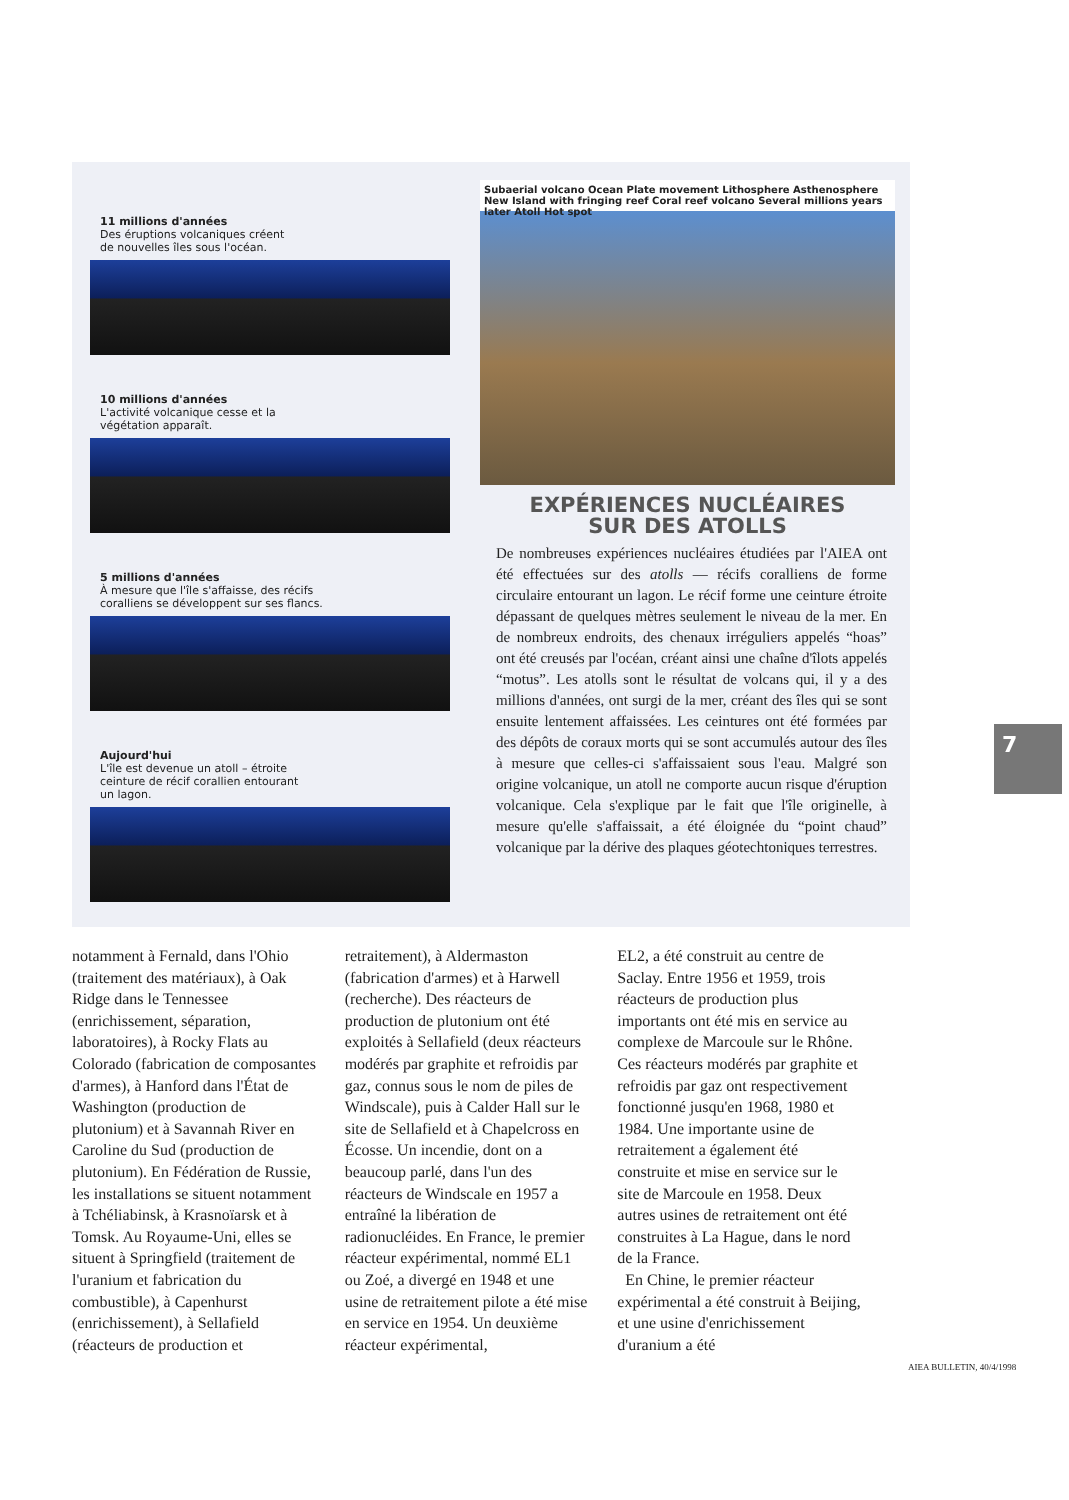11 millions d'années
Des éruptions volcaniques créent
de nouvelles îles sous l'océan.
10 millions d'années
L'activité volcanique cesse et la
végétation apparaît.
5 millions d'années
À mesure que l'île s'affaisse, des récifs
coralliens se développent sur ses flancs.
Aujourd'hui
L'île est devenue un atoll – étroite
ceinture de récif corallien entourant
un lagon.
Subaerial volcano Ocean Plate movement Lithosphere Asthenosphere New Island with fringing reef Coral reef volcano Several millions years later Atoll Hot spot
EXPÉRIENCES NUCLÉAIRES
SUR DES ATOLLS
De nombreuses expériences nucléaires étudiées par l'AIEA ont été effectuées sur des atolls — récifs coralliens de forme circulaire entourant un lagon. Le récif forme une ceinture étroite dépassant de quelques mètres seulement le niveau de la mer. En de nombreux endroits, des chenaux irréguliers appelés “hoas” ont été creusés par l'océan, créant ainsi une chaîne d'îlots appelés “motus”. Les atolls sont le résultat de volcans qui, il y a des millions d'années, ont surgi de la mer, créant des îles qui se sont ensuite lentement affaissées. Les ceintures ont été formées par des dépôts de coraux morts qui se sont accumulés autour des îles à mesure que celles-ci s'affaissaient sous l'eau. Malgré son origine volcanique, un atoll ne comporte aucun risque d'éruption volcanique. Cela s'explique par le fait que l'île originelle, à mesure qu'elle s'affaissait, a été éloignée du “point chaud” volcanique par la dérive des plaques géotechtoniques terrestres.
notamment à Fernald, dans l'Ohio (traitement des matériaux), à Oak Ridge dans le Tennessee (enrichissement, séparation, laboratoires), à Rocky Flats au Colorado (fabrication de composantes d'armes), à Hanford dans l'État de Washington (production de plutonium) et à Savannah River en Caroline du Sud (production de plutonium). En Fédération de Russie, les installations se situent notamment à Tchéliabinsk, à Krasnoïarsk et à Tomsk. Au Royaume-Uni, elles se situent à Springfield (traitement de l'uranium et fabrication du combustible), à Capenhurst (enrichissement), à Sellafield (réacteurs de production et
retraitement), à Aldermaston (fabrication d'armes) et à Harwell (recherche). Des réacteurs de production de plutonium ont été exploités à Sellafield (deux réacteurs modérés par graphite et refroidis par gaz, connus sous le nom de piles de Windscale), puis à Calder Hall sur le site de Sellafield et à Chapelcross en Écosse. Un incendie, dont on a beaucoup parlé, dans l'un des réacteurs de Windscale en 1957 a entraîné la libération de radionucléides. En France, le premier réacteur expérimental, nommé EL1 ou Zoé, a divergé en 1948 et une usine de retraitement pilote a été mise en service en 1954. Un deuxième réacteur expérimental,
EL2, a été construit au centre de Saclay. Entre 1956 et 1959, trois réacteurs de production plus importants ont été mis en service au complexe de Marcoule sur le Rhône. Ces réacteurs modérés par graphite et refroidis par gaz ont respectivement fonctionné jusqu'en 1968, 1980 et 1984. Une importante usine de retraitement a également été construite et mise en service sur le site de Marcoule en 1958. Deux autres usines de retraitement ont été construites à La Hague, dans le nord de la France.
En Chine, le premier réacteur expérimental a été construit à Beijing, et une usine d'enrichissement d'uranium a été
7
AIEA BULLETIN, 40/4/1998